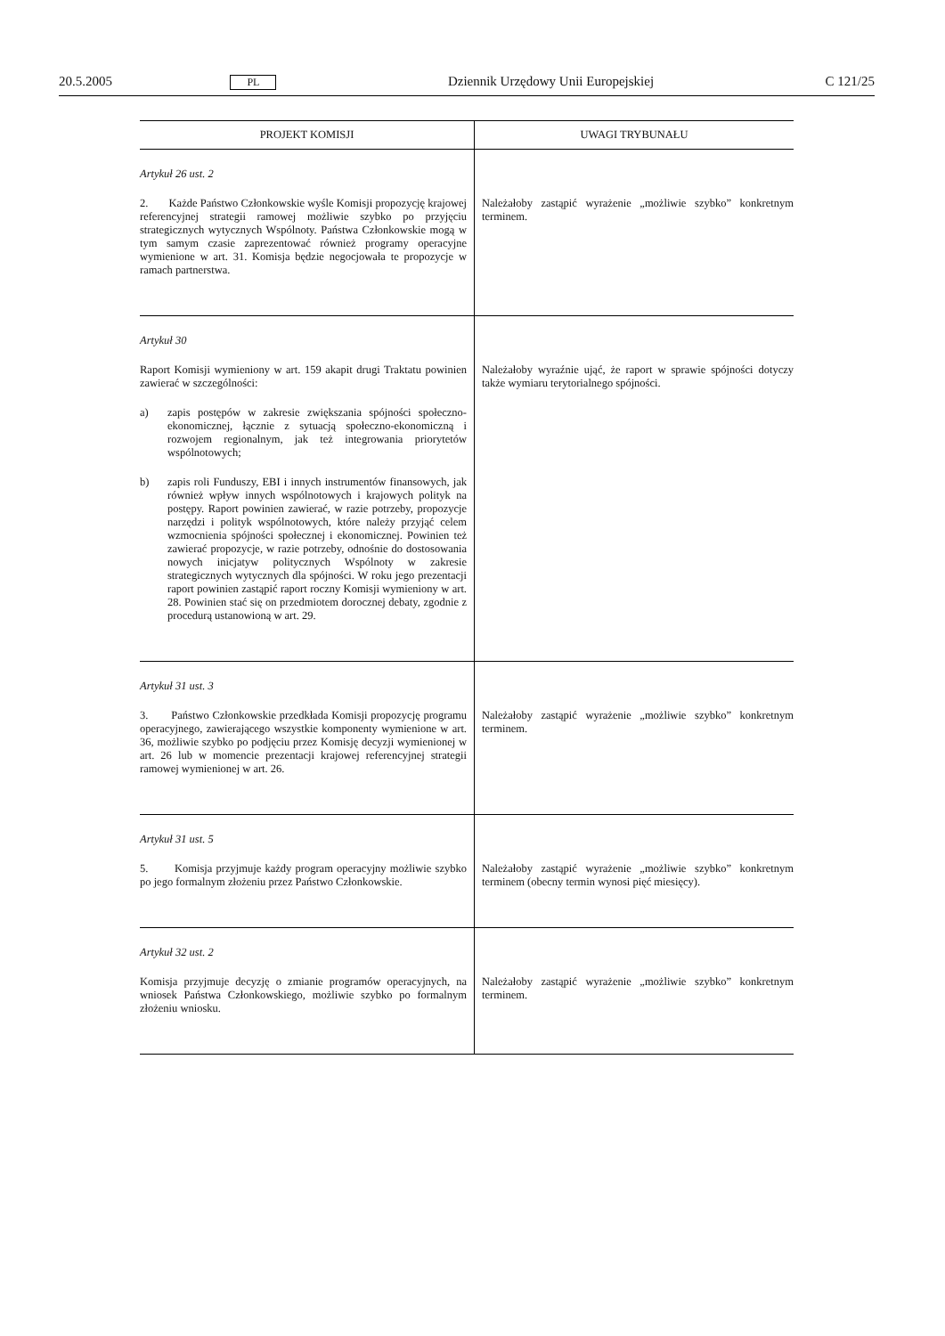20.5.2005 PL Dziennik Urzędowy Unii Europejskiej C 121/25
| PROJEKT KOMISJI | UWAGI TRYBUNAŁU |
| --- | --- |
| Artykuł 26 ust. 2 2. Każde Państwo Członkowskie wyśle Komisji propozycję krajowej referencyjnej strategii ramowej możliwie szybko po przyjęciu strategicznych wytycznych Wspólnoty. Państwa Członkowskie mogą w tym samym czasie zaprezentować również programy operacyjne wymienione w art. 31. Komisja będzie negocjowała te propozycje w ramach partnerstwa. | Należałoby zastąpić wyrażenie „możliwie szybko” konkretnym terminem. |
| Artykuł 30 Raport Komisji wymieniony w art. 159 akapit drugi Traktatu powinien zawierać w szczególności: a) zapis postępów w zakresie zwiększania spójności społeczno-ekonomicznej, łącznie z sytuacją społeczno-ekonomiczną i rozwojem regionalnym, jak też integrowania priorytetów wspólnotowych; b) zapis roli Funduszy, EBI i innych instrumentów finansowych, jak również wpływ innych wspólnotowych i krajowych polityk na postępy. Raport powinien zawierać, w razie potrzeby, propozycje narzędzi i polityk wspólnotowych, które należy przyjąć celem wzmocnienia spójności społecznej i ekonomicznej. Powinien też zawierać propozycje, w razie potrzeby, odnośnie do dostosowania nowych inicjatyw politycznych Wspólnoty w zakresie strategicznych wytycznych dla spójności. W roku jego prezentacji raport powinien zastąpić raport roczny Komisji wymieniony w art. 28. Powinien stać się on przedmiotem dorocznej debaty, zgodnie z procedurą ustanowioną w art. 29. | Należałoby wyraźnie ująć, że raport w sprawie spójności dotyczy także wymiaru terytorialnego spójności. |
| Artykuł 31 ust. 3 3. Państwo Członkowskie przedkłada Komisji propozycję programu operacyjnego, zawierającego wszystkie komponenty wymienione w art. 36, możliwie szybko po podjęciu przez Komisję decyzji wymienionej w art. 26 lub w momencie prezentacji krajowej referencyjnej strategii ramowej wymienionej w art. 26. | Należałoby zastąpić wyrażenie „możliwie szybko” konkretnym terminem. |
| Artykuł 31 ust. 5 5. Komisja przyjmuje każdy program operacyjny możliwie szybko po jego formalnym złożeniu przez Państwo Członkowskie. | Należałoby zastąpić wyrażenie „możliwie szybko” konkretnym terminem (obecny termin wynosi pięć miesięcy). |
| Artykuł 32 ust. 2 Komisja przyjmuje decyzję o zmianie programów operacyjnych, na wniosek Państwa Członkowskiego, możliwie szybko po formalnym złożeniu wniosku. | Należałoby zastąpić wyrażenie „możliwie szybko” konkretnym terminem. |